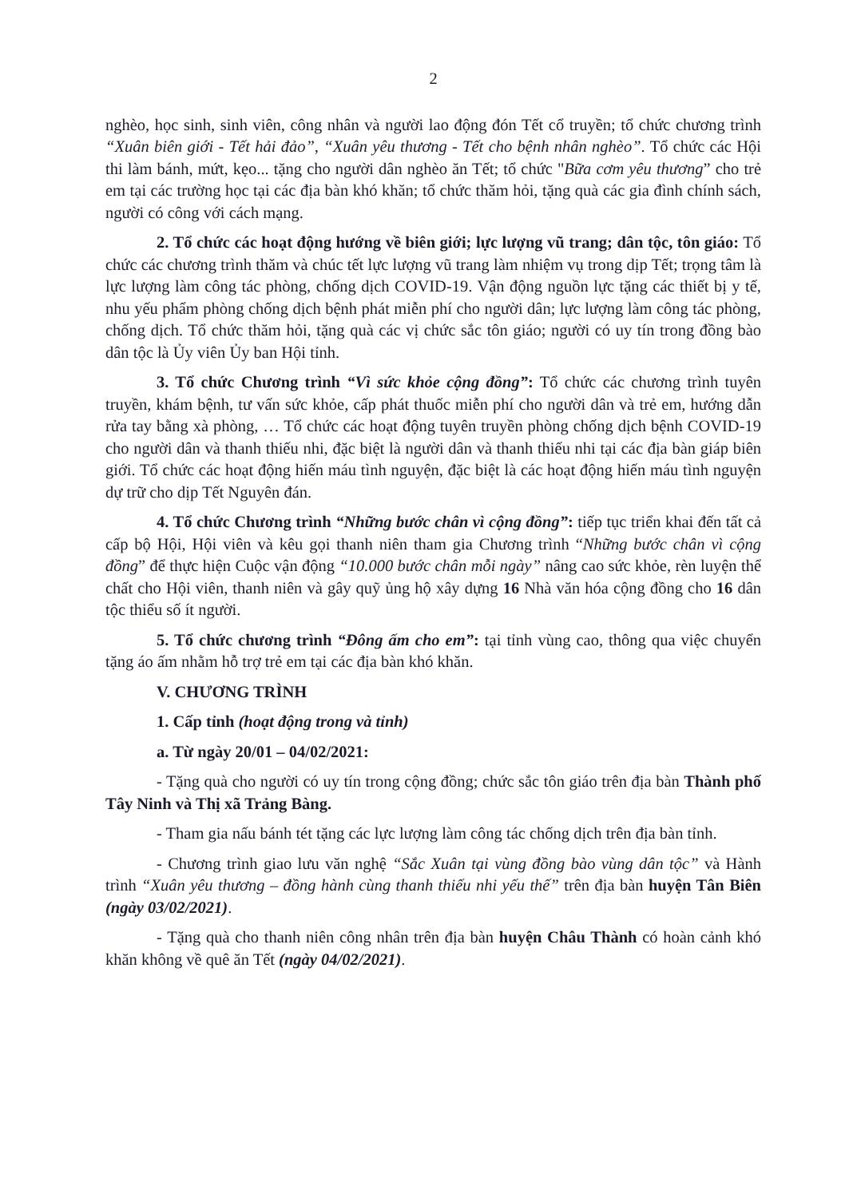2
nghèo, học sinh, sinh viên, công nhân và người lao động đón Tết cổ truyền; tổ chức chương trình “Xuân biên giới - Tết hải đảo”, “Xuân yêu thương - Tết cho bệnh nhân nghèo”. Tổ chức các Hội thi làm bánh, mứt, kẹo... tặng cho người dân nghèo ăn Tết; tổ chức "Bữa cơm yêu thương” cho trẻ em tại các trường học tại các địa bàn khó khăn; tổ chức thăm hỏi, tặng quà các gia đình chính sách, người có công với cách mạng.
2. Tổ chức các hoạt động hướng về biên giới; lực lượng vũ trang; dân tộc, tôn giáo: Tổ chức các chương trình thăm và chúc tết lực lượng vũ trang làm nhiệm vụ trong dịp Tết; trọng tâm là lực lượng làm công tác phòng, chống dịch COVID-19. Vận động nguồn lực tặng các thiết bị y tế, nhu yếu phẩm phòng chống dịch bệnh phát miễn phí cho người dân; lực lượng làm công tác phòng, chống dịch. Tổ chức thăm hỏi, tặng quà các vị chức sắc tôn giáo; người có uy tín trong đồng bào dân tộc là Ủy viên Ủy ban Hội tỉnh.
3. Tổ chức Chương trình “Vì sức khỏe cộng đồng”: Tổ chức các chương trình tuyên truyền, khám bệnh, tư vấn sức khỏe, cấp phát thuốc miễn phí cho người dân và trẻ em, hướng dẫn rửa tay bằng xà phòng, … Tổ chức các hoạt động tuyên truyền phòng chống dịch bệnh COVID-19 cho người dân và thanh thiếu nhi, đặc biệt là người dân và thanh thiếu nhi tại các địa bàn giáp biên giới. Tổ chức các hoạt động hiến máu tình nguyện, đặc biệt là các hoạt động hiến máu tình nguyện dự trữ cho dịp Tết Nguyên đán.
4. Tổ chức Chương trình “Những bước chân vì cộng đồng”: tiếp tục triển khai đến tất cả cấp bộ Hội, Hội viên và kêu gọi thanh niên tham gia Chương trình “Những bước chân vì cộng đồng” để thực hiện Cuộc vận động “10.000 bước chân mỗi ngày” nâng cao sức khỏe, rèn luyện thể chất cho Hội viên, thanh niên và gây quỹ ủng hộ xây dựng 16 Nhà văn hóa cộng đồng cho 16 dân tộc thiểu số ít người.
5. Tổ chức chương trình “Đông ấm cho em”: tại tỉnh vùng cao, thông qua việc chuyển tặng áo ấm nhằm hỗ trợ trẻ em tại các địa bàn khó khăn.
V. CHƯƠNG TRÌNH
1. Cấp tỉnh (hoạt động trong và tỉnh)
a. Từ ngày 20/01 – 04/02/2021:
- Tặng quà cho người có uy tín trong cộng đồng; chức sắc tôn giáo trên địa bàn Thành phố Tây Ninh và Thị xã Trảng Bàng.
- Tham gia nấu bánh tét tặng các lực lượng làm công tác chống dịch trên địa bàn tỉnh.
- Chương trình giao lưu văn nghệ “Sắc Xuân tại vùng đồng bào vùng dân tộc” và Hành trình “Xuân yêu thương – đồng hành cùng thanh thiếu nhi yếu thế” trên địa bàn huyện Tân Biên (ngày 03/02/2021).
- Tặng quà cho thanh niên công nhân trên địa bàn huyện Châu Thành có hoàn cảnh khó khăn không về quê ăn Tết (ngày 04/02/2021).